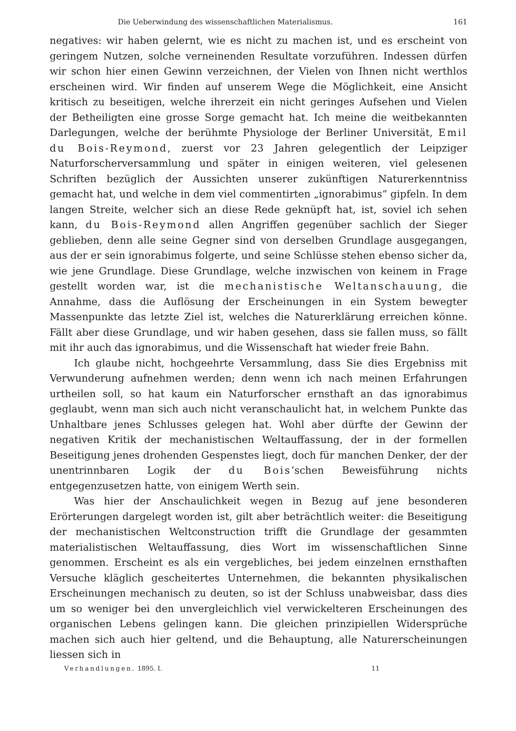Die Ueberwindung des wissenschaftlichen Materialismus. 161
negatives: wir haben gelernt, wie es nicht zu machen ist, und es erscheint von geringem Nutzen, solche verneinenden Resultate vorzuführen. Indessen dürfen wir schon hier einen Gewinn verzeichnen, der Vielen von Ihnen nicht werthlos erscheinen wird. Wir finden auf unserem Wege die Möglichkeit, eine Ansicht kritisch zu beseitigen, welche ihrerzeit ein nicht geringes Aufsehen und Vielen der Betheiligten eine grosse Sorge gemacht hat. Ich meine die weitbekannten Darlegungen, welche der berühmte Physiologe der Berliner Universität, Emil du Bois-Reymond, zuerst vor 23 Jahren gelegentlich der Leipziger Naturforscherversammlung und später in einigen weiteren, viel gelesenen Schriften bezüglich der Aussichten unserer zukünftigen Naturerkenntniss gemacht hat, und welche in dem viel commentirten „ignorabimus“ gipfeln. In dem langen Streite, welcher sich an diese Rede geknüpft hat, ist, soviel ich sehen kann, du Bois-Reymond allen Angriffen gegenüber sachlich der Sieger geblieben, denn alle seine Gegner sind von derselben Grundlage ausgegangen, aus der er sein ignorabimus folgerte, und seine Schlüsse stehen ebenso sicher da, wie jene Grundlage. Diese Grundlage, welche inzwischen von keinem in Frage gestellt worden war, ist die mechanistische Weltanschauung, die Annahme, dass die Auflösung der Erscheinungen in ein System bewegter Massenpunkte das letzte Ziel ist, welches die Naturerklärung erreichen könne. Fällt aber diese Grundlage, und wir haben gesehen, dass sie fallen muss, so fällt mit ihr auch das ignorabimus, und die Wissenschaft hat wieder freie Bahn.
Ich glaube nicht, hochgeehrte Versammlung, dass Sie dies Ergebniss mit Verwunderung aufnehmen werden; denn wenn ich nach meinen Erfahrungen urtheilen soll, so hat kaum ein Naturforscher ernsthaft an das ignorabimus geglaubt, wenn man sich auch nicht veranschaulicht hat, in welchem Punkte das Unhaltbare jenes Schlusses gelegen hat. Wohl aber dürfte der Gewinn der negativen Kritik der mechanistischen Weltauffassung, der in der formellen Beseitigung jenes drohenden Gespenstes liegt, doch für manchen Denker, der der unentrinnbaren Logik der du Bois’schen Beweisführung nichts entgegenzusetzen hatte, von einigem Werth sein.
Was hier der Anschaulichkeit wegen in Bezug auf jene besonderen Erörterungen dargelegt worden ist, gilt aber beträchtlich weiter: die Beseitigung der mechanistischen Weltconstruction trifft die Grundlage der gesammten materialistischen Weltauffassung, dies Wort im wissenschaftlichen Sinne genommen. Erscheint es als ein vergebliches, bei jedem einzelnen ernsthaften Versuche kläglich gescheitertes Unternehmen, die bekannten physikalischen Erscheinungen mechanisch zu deuten, so ist der Schluss unabweisbar, dass dies um so weniger bei den unvergleichlich viel verwickelteren Erscheinungen des organischen Lebens gelingen kann. Die gleichen prinzipiellen Widersprüche machen sich auch hier geltend, und die Behauptung, alle Naturerscheinungen liessen sich in
Verhandlungen. 1895. I. 11